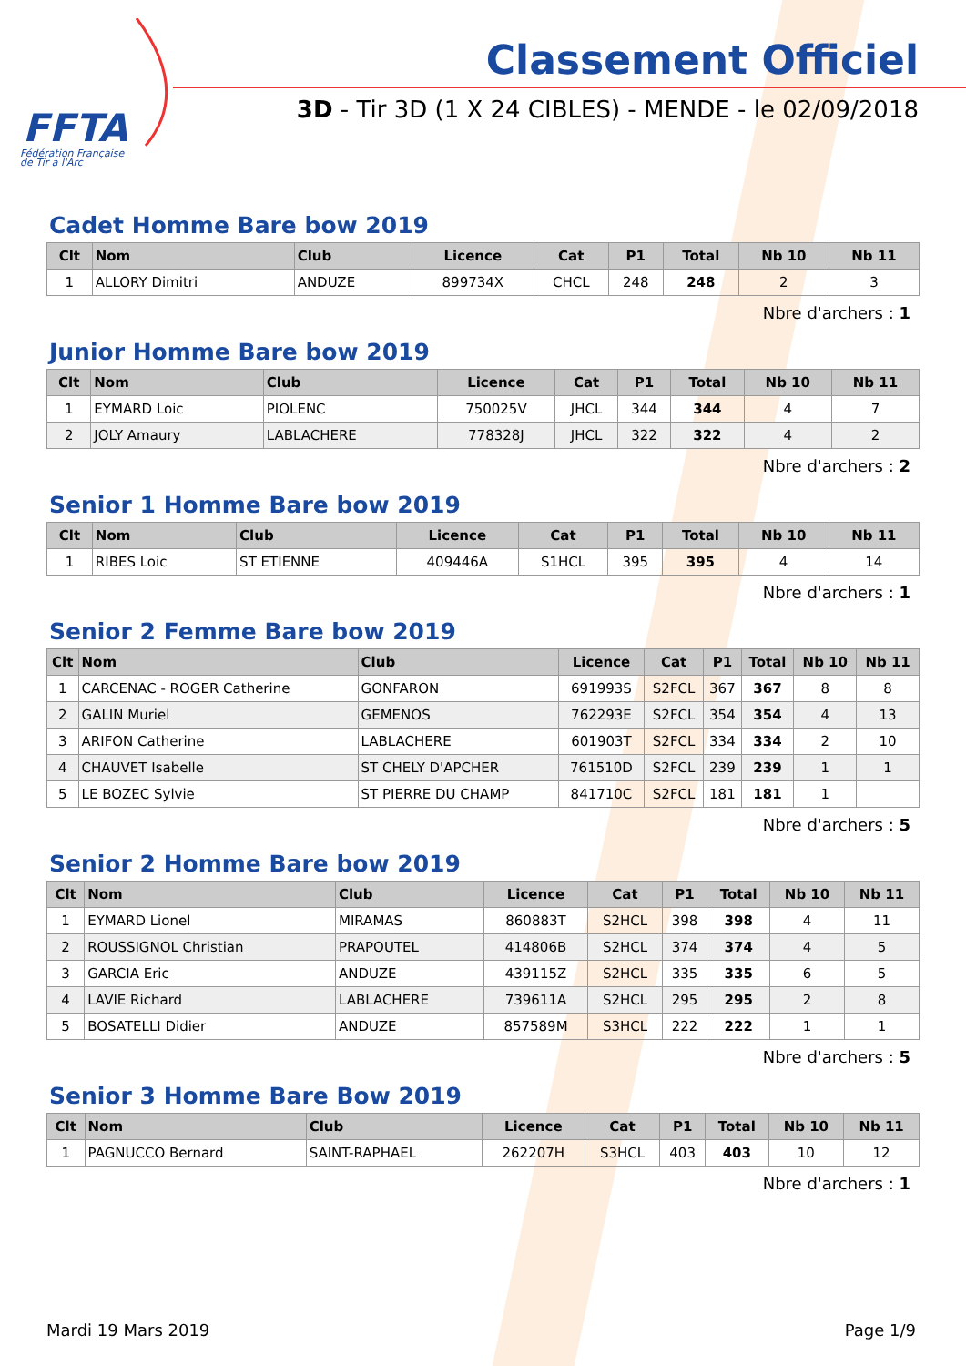FFTA
Fédération Française
de Tir à l'Arc
Classement Officiel
3D - Tir 3D (1 X 24 CIBLES) - MENDE - le 02/09/2018
Cadet Homme Bare bow 2019
| Clt | Nom | Club | Licence | Cat | P1 | Total | Nb 10 | Nb 11 |
| --- | --- | --- | --- | --- | --- | --- | --- | --- |
| 1 | ALLORY Dimitri | ANDUZE | 899734X | CHCL | 248 | 248 | 2 | 3 |
Nbre d'archers : 1
Junior Homme Bare bow 2019
| Clt | Nom | Club | Licence | Cat | P1 | Total | Nb 10 | Nb 11 |
| --- | --- | --- | --- | --- | --- | --- | --- | --- |
| 1 | EYMARD Loic | PIOLENC | 750025V | JHCL | 344 | 344 | 4 | 7 |
| 2 | JOLY Amaury | LABLACHERE | 778328J | JHCL | 322 | 322 | 4 | 2 |
Nbre d'archers : 2
Senior 1 Homme Bare bow 2019
| Clt | Nom | Club | Licence | Cat | P1 | Total | Nb 10 | Nb 11 |
| --- | --- | --- | --- | --- | --- | --- | --- | --- |
| 1 | RIBES Loic | ST ETIENNE | 409446A | S1HCL | 395 | 395 | 4 | 14 |
Nbre d'archers : 1
Senior 2 Femme Bare bow 2019
| Clt | Nom | Club | Licence | Cat | P1 | Total | Nb 10 | Nb 11 |
| --- | --- | --- | --- | --- | --- | --- | --- | --- |
| 1 | CARCENAC - ROGER Catherine | GONFARON | 691993S | S2FCL | 367 | 367 | 8 | 8 |
| 2 | GALIN Muriel | GEMENOS | 762293E | S2FCL | 354 | 354 | 4 | 13 |
| 3 | ARIFON Catherine | LABLACHERE | 601903T | S2FCL | 334 | 334 | 2 | 10 |
| 4 | CHAUVET Isabelle | ST CHELY D'APCHER | 761510D | S2FCL | 239 | 239 | 1 | 1 |
| 5 | LE BOZEC Sylvie | ST PIERRE DU CHAMP | 841710C | S2FCL | 181 | 181 | 1 | |
Nbre d'archers : 5
Senior 2 Homme Bare bow 2019
| Clt | Nom | Club | Licence | Cat | P1 | Total | Nb 10 | Nb 11 |
| --- | --- | --- | --- | --- | --- | --- | --- | --- |
| 1 | EYMARD Lionel | MIRAMAS | 860883T | S2HCL | 398 | 398 | 4 | 11 |
| 2 | ROUSSIGNOL Christian | PRAPOUTEL | 414806B | S2HCL | 374 | 374 | 4 | 5 |
| 3 | GARCIA Eric | ANDUZE | 439115Z | S2HCL | 335 | 335 | 6 | 5 |
| 4 | LAVIE Richard | LABLACHERE | 739611A | S2HCL | 295 | 295 | 2 | 8 |
| 5 | BOSATELLI Didier | ANDUZE | 857589M | S3HCL | 222 | 222 | 1 | 1 |
Nbre d'archers : 5
Senior 3 Homme Bare Bow 2019
| Clt | Nom | Club | Licence | Cat | P1 | Total | Nb 10 | Nb 11 |
| --- | --- | --- | --- | --- | --- | --- | --- | --- |
| 1 | PAGNUCCO Bernard | SAINT-RAPHAEL | 262207H | S3HCL | 403 | 403 | 10 | 12 |
Nbre d'archers : 1
Mardi 19 Mars 2019 Page 1/9